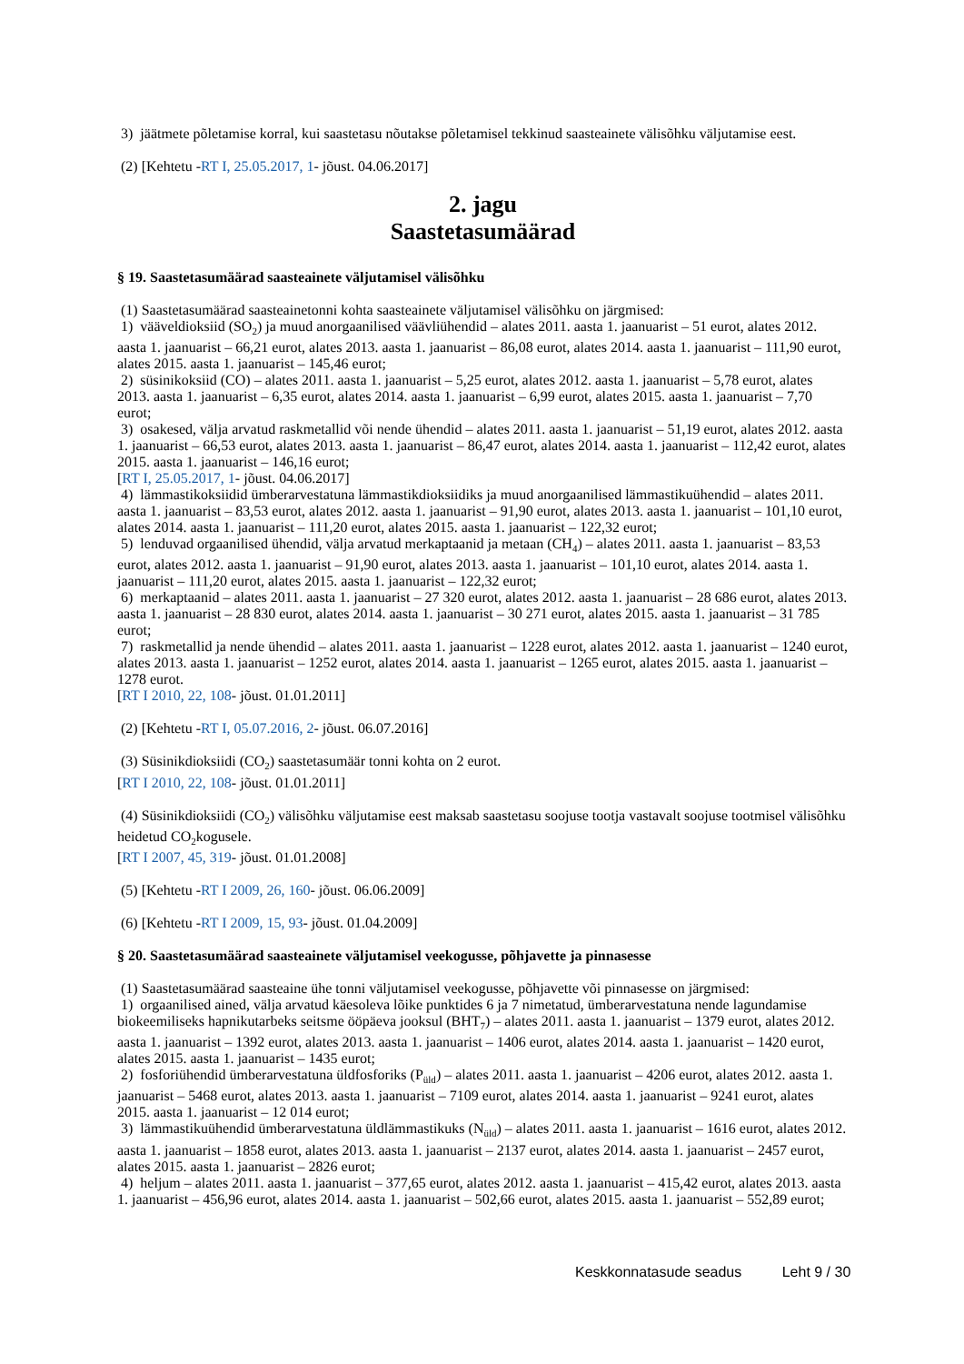3) jäätmete põletamise korral, kui saastetasu nõutakse põletamisel tekkinud saasteainete välisõhku väljutamise eest.
(2) [Kehtetu -RT I, 25.05.2017, 1- jõust. 04.06.2017]
2. jagu
Saastetasumäärad
§ 19. Saastetasumäärad saasteainete väljutamisel välisõhku
(1) Saastetasumäärad saasteainetonni kohta saasteainete väljutamisel välisõhku on järgmised:
1) vääveldioksiid (SO<sub>2</sub>) ja muud anorgaanilised väävliühendid – alates 2011. aasta 1. jaanuarist – 51 eurot, alates 2012. aasta 1. jaanuarist – 66,21 eurot, alates 2013. aasta 1. jaanuarist – 86,08 eurot, alates 2014. aasta 1. jaanuarist – 111,90 eurot, alates 2015. aasta 1. jaanuarist – 145,46 eurot;
2) süsinikoksiid (CO) – alates 2011. aasta 1. jaanuarist – 5,25 eurot, alates 2012. aasta 1. jaanuarist – 5,78 eurot, alates 2013. aasta 1. jaanuarist – 6,35 eurot, alates 2014. aasta 1. jaanuarist – 6,99 eurot, alates 2015. aasta 1. jaanuarist – 7,70 eurot;
3) osakesed, välja arvatud raskmetallid või nende ühendid – alates 2011. aasta 1. jaanuarist – 51,19 eurot, alates 2012. aasta 1. jaanuarist – 66,53 eurot, alates 2013. aasta 1. jaanuarist – 86,47 eurot, alates 2014. aasta 1. jaanuarist – 112,42 eurot, alates 2015. aasta 1. jaanuarist – 146,16 eurot;
[RT I, 25.05.2017, 1- jõust. 04.06.2017]
4) lämmastikoksiidid ümberarvestatuna lämmastikdioksiidiks ja muud anorgaanilised lämmastikuühendid – alates 2011. aasta 1. jaanuarist – 83,53 eurot, alates 2012. aasta 1. jaanuarist – 91,90 eurot, alates 2013. aasta 1. jaanuarist – 101,10 eurot, alates 2014. aasta 1. jaanuarist – 111,20 eurot, alates 2015. aasta 1. jaanuarist – 122,32 eurot;
5) lenduvad orgaanilised ühendid, välja arvatud merkaptaanid ja metaan (CH<sub>4</sub>) – alates 2011. aasta 1. jaanuarist – 83,53 eurot, alates 2012. aasta 1. jaanuarist – 91,90 eurot, alates 2013. aasta 1. jaanuarist – 101,10 eurot, alates 2014. aasta 1. jaanuarist – 111,20 eurot, alates 2015. aasta 1. jaanuarist – 122,32 eurot;
6) merkaptaanid – alates 2011. aasta 1. jaanuarist – 27 320 eurot, alates 2012. aasta 1. jaanuarist – 28 686 eurot, alates 2013. aasta 1. jaanuarist – 28 830 eurot, alates 2014. aasta 1. jaanuarist – 30 271 eurot, alates 2015. aasta 1. jaanuarist – 31 785 eurot;
7) raskmetallid ja nende ühendid – alates 2011. aasta 1. jaanuarist – 1228 eurot, alates 2012. aasta 1. jaanuarist – 1240 eurot, alates 2013. aasta 1. jaanuarist – 1252 eurot, alates 2014. aasta 1. jaanuarist – 1265 eurot, alates 2015. aasta 1. jaanuarist – 1278 eurot.
[RT I 2010, 22, 108- jõust. 01.01.2011]
(2) [Kehtetu -RT I, 05.07.2016, 2- jõust. 06.07.2016]
(3) Süsinikdioksiidi (CO<sub>2</sub>) saastetasumäär tonni kohta on 2 eurot.
[RT I 2010, 22, 108- jõust. 01.01.2011]
(4) Süsinikdioksiidi (CO<sub>2</sub>) välisõhku väljutamise eest maksab saastetasu soojuse tootja vastavalt soojuse tootmisel välisõhku heidetud CO<sub>2</sub>kogusele.
[RT I 2007, 45, 319- jõust. 01.01.2008]
(5) [Kehtetu -RT I 2009, 26, 160- jõust. 06.06.2009]
(6) [Kehtetu -RT I 2009, 15, 93- jõust. 01.04.2009]
§ 20. Saastetasumäärad saasteainete väljutamisel veekogusse, põhjavette ja pinnasesse
(1) Saastetasumäärad saasteaine ühe tonni väljutamisel veekogusse, põhjavette või pinnasesse on järgmised:
1) orgaanilised ained, välja arvatud käesoleva lõike punktides 6 ja 7 nimetatud, ümberarvestatuna nende lagundamise biokeemiliseks hapnikutarbeks seitsme ööpäeva jooksul (BHT<sub>7</sub>) – alates 2011. aasta 1. jaanuarist – 1379 eurot, alates 2012. aasta 1. jaanuarist – 1392 eurot, alates 2013. aasta 1. jaanuarist – 1406 eurot, alates 2014. aasta 1. jaanuarist – 1420 eurot, alates 2015. aasta 1. jaanuarist – 1435 eurot;
2) fosforiühendid ümberarvestatuna üldfosforiks (P<sub>üld</sub>) – alates 2011. aasta 1. jaanuarist – 4206 eurot, alates 2012. aasta 1. jaanuarist – 5468 eurot, alates 2013. aasta 1. jaanuarist – 7109 eurot, alates 2014. aasta 1. jaanuarist – 9241 eurot, alates 2015. aasta 1. jaanuarist – 12 014 eurot;
3) lämmastikuühendid ümberarvestatuna üldlämmastikuks (N<sub>üld</sub>) – alates 2011. aasta 1. jaanuarist – 1616 eurot, alates 2012. aasta 1. jaanuarist – 1858 eurot, alates 2013. aasta 1. jaanuarist – 2137 eurot, alates 2014. aasta 1. jaanuarist – 2457 eurot, alates 2015. aasta 1. jaanuarist – 2826 eurot;
4) heljum – alates 2011. aasta 1. jaanuarist – 377,65 eurot, alates 2012. aasta 1. jaanuarist – 415,42 eurot, alates 2013. aasta 1. jaanuarist – 456,96 eurot, alates 2014. aasta 1. jaanuarist – 502,66 eurot, alates 2015. aasta 1. jaanuarist – 552,89 eurot;
Keskkonnatasude seadus Leht 9 / 30